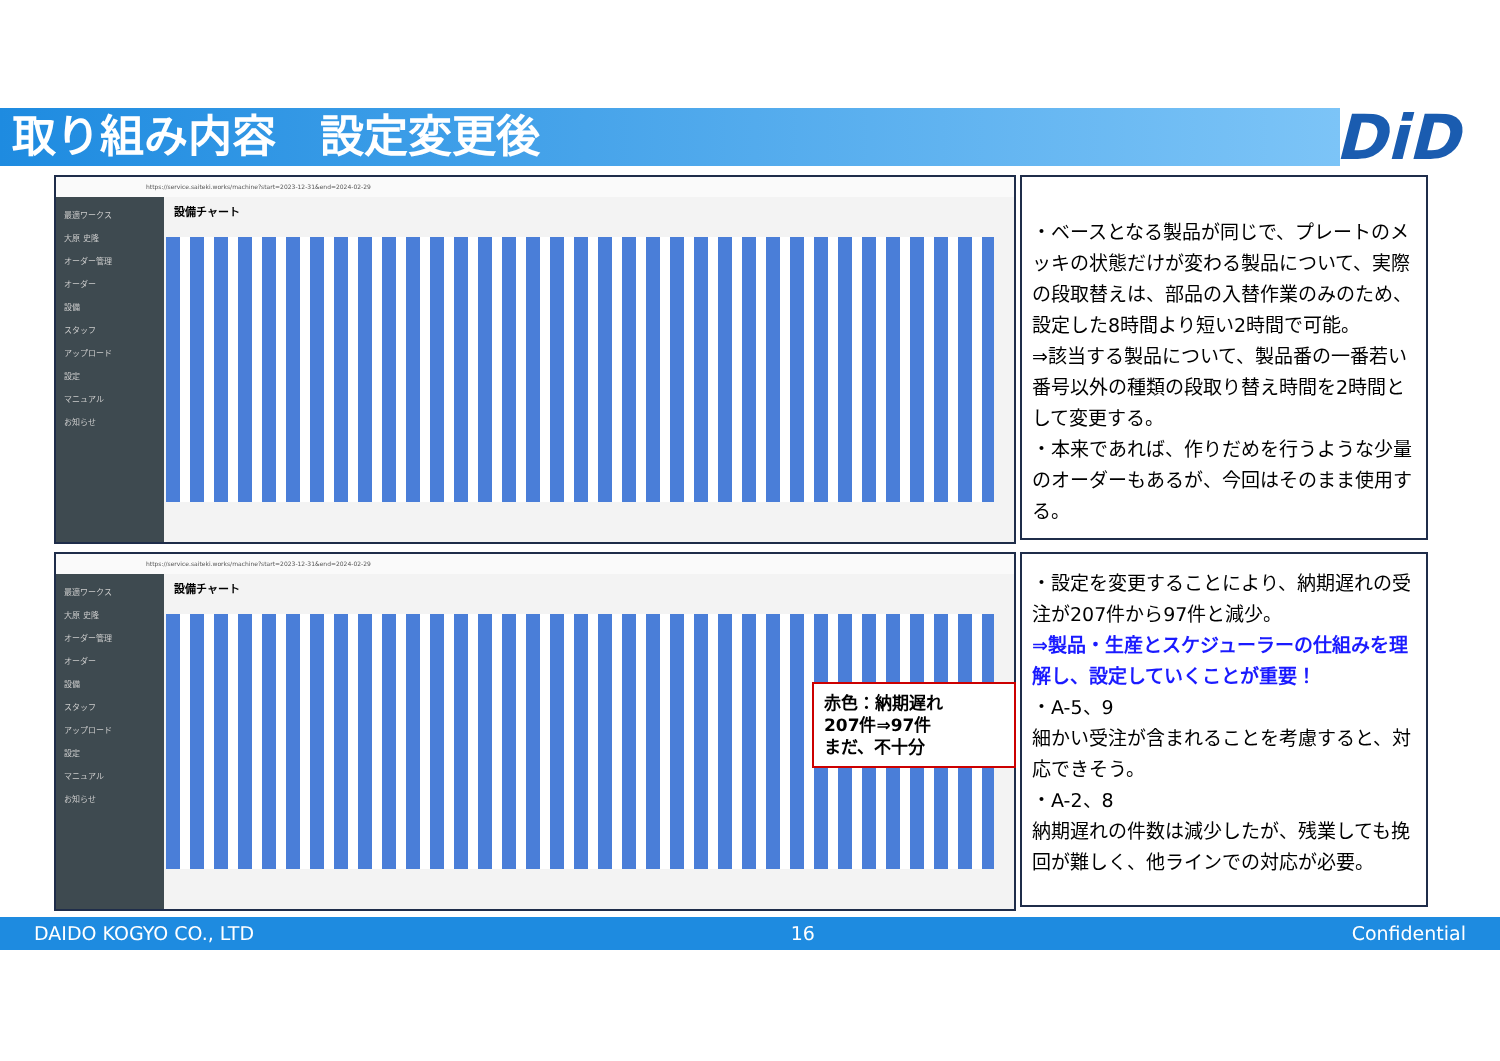取り組み内容　設定変更後 DiD
https://service.saiteki.works/machine?start=2023-12-31&end=2024-02-29
最適ワークス
大原 史隆
オーダー管理
オーダー
設備
スタッフ
アップロード
設定
マニュアル
お知らせ
設備チャート
https://service.saiteki.works/machine?start=2023-12-31&end=2024-02-29
最適ワークス
大原 史隆
オーダー管理
オーダー
設備
スタッフ
アップロード
設定
マニュアル
お知らせ
設備チャート
赤色：納期遅れ
207件⇒97件
まだ、不十分
・ベースとなる製品が同じで、プレートのメッキの状態だけが変わる製品について、実際の段取替えは、部品の入替作業のみのため、設定した8時間より短い2時間で可能。
⇒該当する製品について、製品番の一番若い番号以外の種類の段取り替え時間を2時間として変更する。
・本来であれば、作りだめを行うような少量のオーダーもあるが、今回はそのまま使用する。
・設定を変更することにより、納期遅れの受注が207件から97件と減少。
⇒製品・生産とスケジューラーの仕組みを理解し、設定していくことが重要！
・A-5、9
細かい受注が含まれることを考慮すると、対応できそう。
・A-2、8
納期遅れの件数は減少したが、残業しても挽回が難しく、他ラインでの対応が必要。
DAIDO KOGYO CO., LTD 16 Confidential